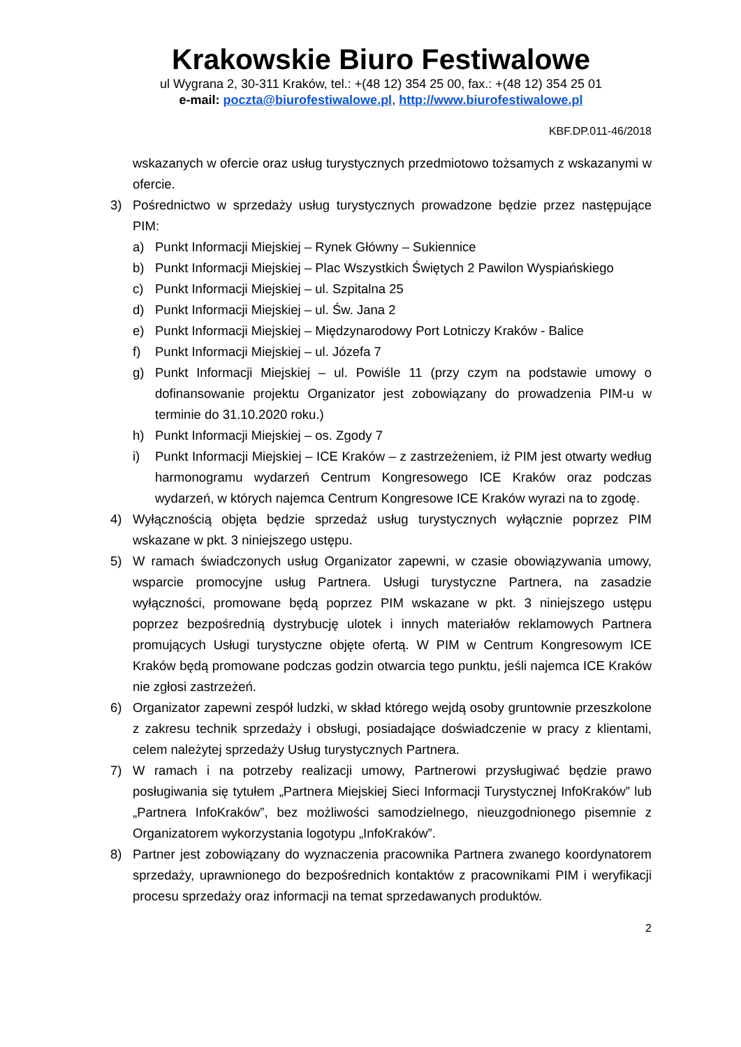Krakowskie Biuro Festiwalowe
ul Wygrana 2, 30-311 Kraków, tel.: +(48 12) 354 25 00, fax.: +(48 12) 354 25 01
e-mail: poczta@biurofestiwalowe.pl, http://www.biurofestiwalowe.pl
KBF.DP.011-46/2018
wskazanych w ofercie oraz usług turystycznych przedmiotowo tożsamych z wskazanymi w ofercie.
3) Pośrednictwo w sprzedaży usług turystycznych prowadzone będzie przez następujące PIM:
a) Punkt Informacji Miejskiej – Rynek Główny – Sukiennice
b) Punkt Informacji Miejskiej – Plac Wszystkich Świętych 2 Pawilon Wyspiańskiego
c) Punkt Informacji Miejskiej – ul. Szpitalna 25
d) Punkt Informacji Miejskiej – ul. Św. Jana 2
e) Punkt Informacji Miejskiej – Międzynarodowy Port Lotniczy Kraków - Balice
f) Punkt Informacji Miejskiej – ul. Józefa 7
g) Punkt Informacji Miejskiej – ul. Powiśle 11 (przy czym na podstawie umowy o dofinansowanie projektu Organizator jest zobowiązany do prowadzenia PIM-u w terminie do 31.10.2020 roku.)
h) Punkt Informacji Miejskiej – os. Zgody 7
i) Punkt Informacji Miejskiej – ICE Kraków – z zastrzeżeniem, iż PIM jest otwarty według harmonogramu wydarzeń Centrum Kongresowego ICE Kraków oraz podczas wydarzeń, w których najemca Centrum Kongresowe ICE Kraków wyrazi na to zgodę.
4) Wyłącznością objęta będzie sprzedaż usług turystycznych wyłącznie poprzez PIM wskazane w pkt. 3 niniejszego ustępu.
5) W ramach świadczonych usług Organizator zapewni, w czasie obowiązywania umowy, wsparcie promocyjne usług Partnera. Usługi turystyczne Partnera, na zasadzie wyłączności, promowane będą poprzez PIM wskazane w pkt. 3 niniejszego ustępu poprzez bezpośrednią dystrybucję ulotek i innych materiałów reklamowych Partnera promujących Usługi turystyczne objęte ofertą. W PIM w Centrum Kongresowym ICE Kraków będą promowane podczas godzin otwarcia tego punktu, jeśli najemca ICE Kraków nie zgłosi zastrzeżeń.
6) Organizator zapewni zespół ludzki, w skład którego wejdą osoby gruntownie przeszkolone z zakresu technik sprzedaży i obsługi, posiadające doświadczenie w pracy z klientami, celem należytej sprzedaży Usług turystycznych Partnera.
7) W ramach i na potrzeby realizacji umowy, Partnerowi przysługiwać będzie prawo posługiwania się tytułem „Partnera Miejskiej Sieci Informacji Turystycznej InfoKraków” lub „Partnera InfoKraków”, bez możliwości samodzielnego, nieuzgodnionego pisemnie z Organizatorem wykorzystania logotypu „InfoKraków”.
8) Partner jest zobowiązany do wyznaczenia pracownika Partnera zwanego koordynatorem sprzedaży, uprawnionego do bezpośrednich kontaktów z pracownikami PIM i weryfikacji procesu sprzedaży oraz informacji na temat sprzedawanych produktów.
2